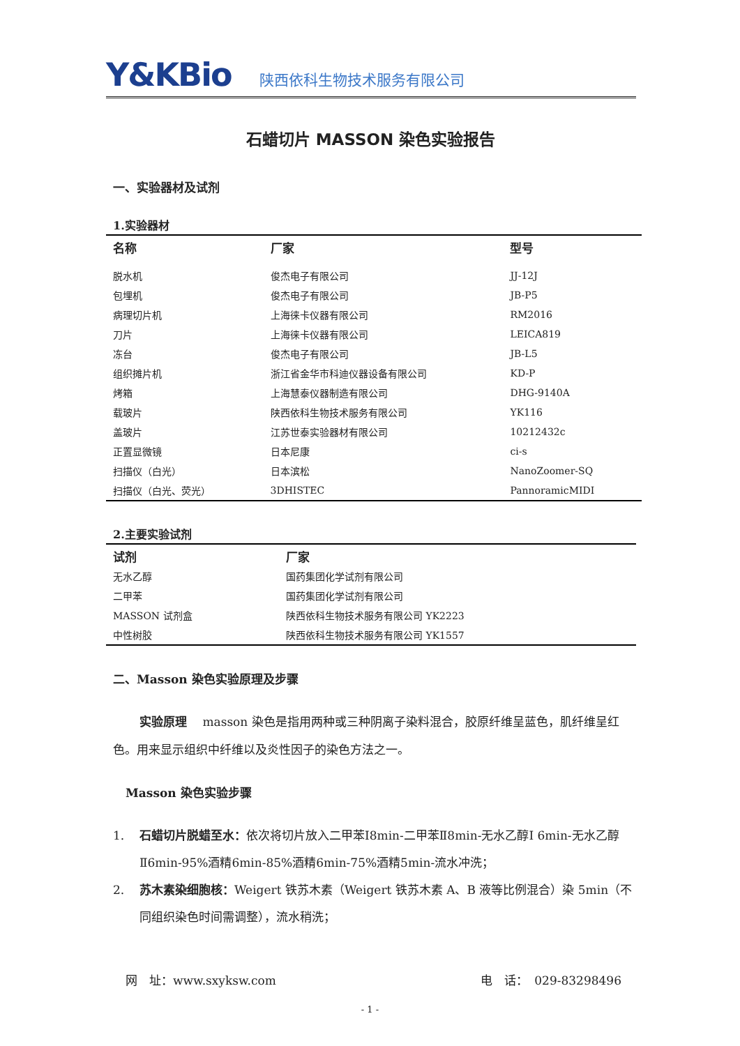Y&KBio
陕西依科生物技术服务有限公司
石蜡切片 MASSON 染色实验报告
一、实验器材及试剂
1.实验器材
| 名称 | 厂家 | 型号 |
| --- | --- | --- |
| 脱水机 | 俊杰电子有限公司 | JJ-12J |
| 包埋机 | 俊杰电子有限公司 | JB-P5 |
| 病理切片机 | 上海徕卡仪器有限公司 | RM2016 |
| 刀片 | 上海徕卡仪器有限公司 | LEICA819 |
| 冻台 | 俊杰电子有限公司 | JB-L5 |
| 组织摊片机 | 浙江省金华市科迪仪器设备有限公司 | KD-P |
| 烤箱 | 上海慧泰仪器制造有限公司 | DHG-9140A |
| 载玻片 | 陕西依科生物技术服务有限公司 | YK116 |
| 盖玻片 | 江苏世泰实验器材有限公司 | 10212432c |
| 正置显微镜 | 日本尼康 | ci-s |
| 扫描仪（白光） | 日本滨松 | NanoZoomer-SQ |
| 扫描仪（白光、荧光） | 3DHISTEC | PannoramicMIDI |
2.主要实验试剂
| 试剂 | 厂家 |
| --- | --- |
| 无水乙醇 | 国药集团化学试剂有限公司 |
| 二甲苯 | 国药集团化学试剂有限公司 |
| MASSON 试剂盒 | 陕西依科生物技术服务有限公司 YK2223 |
| 中性树胶 | 陕西依科生物技术服务有限公司 YK1557 |
二、Masson 染色实验原理及步骤
实验原理　 masson 染色是指用两种或三种阴离子染料混合，胶原纤维呈蓝色，肌纤维呈红色。用来显示组织中纤维以及炎性因子的染色方法之一。
Masson 染色实验步骤
1. 石蜡切片脱蜡至水：依次将切片放入二甲苯Ⅰ8min-二甲苯Ⅱ8min-无水乙醇Ⅰ 6min-无水乙醇Ⅱ6min-95%酒精6min-85%酒精6min-75%酒精5min-流水冲洗；
2. 苏木素染细胞核：Weigert 铁苏木素（Weigert 铁苏木素 A、B 液等比例混合）染 5min（不同组织染色时间需调整），流水稍洗；
网　址：www.sxyksw.com 电　话：　029-83298496
- 1 -